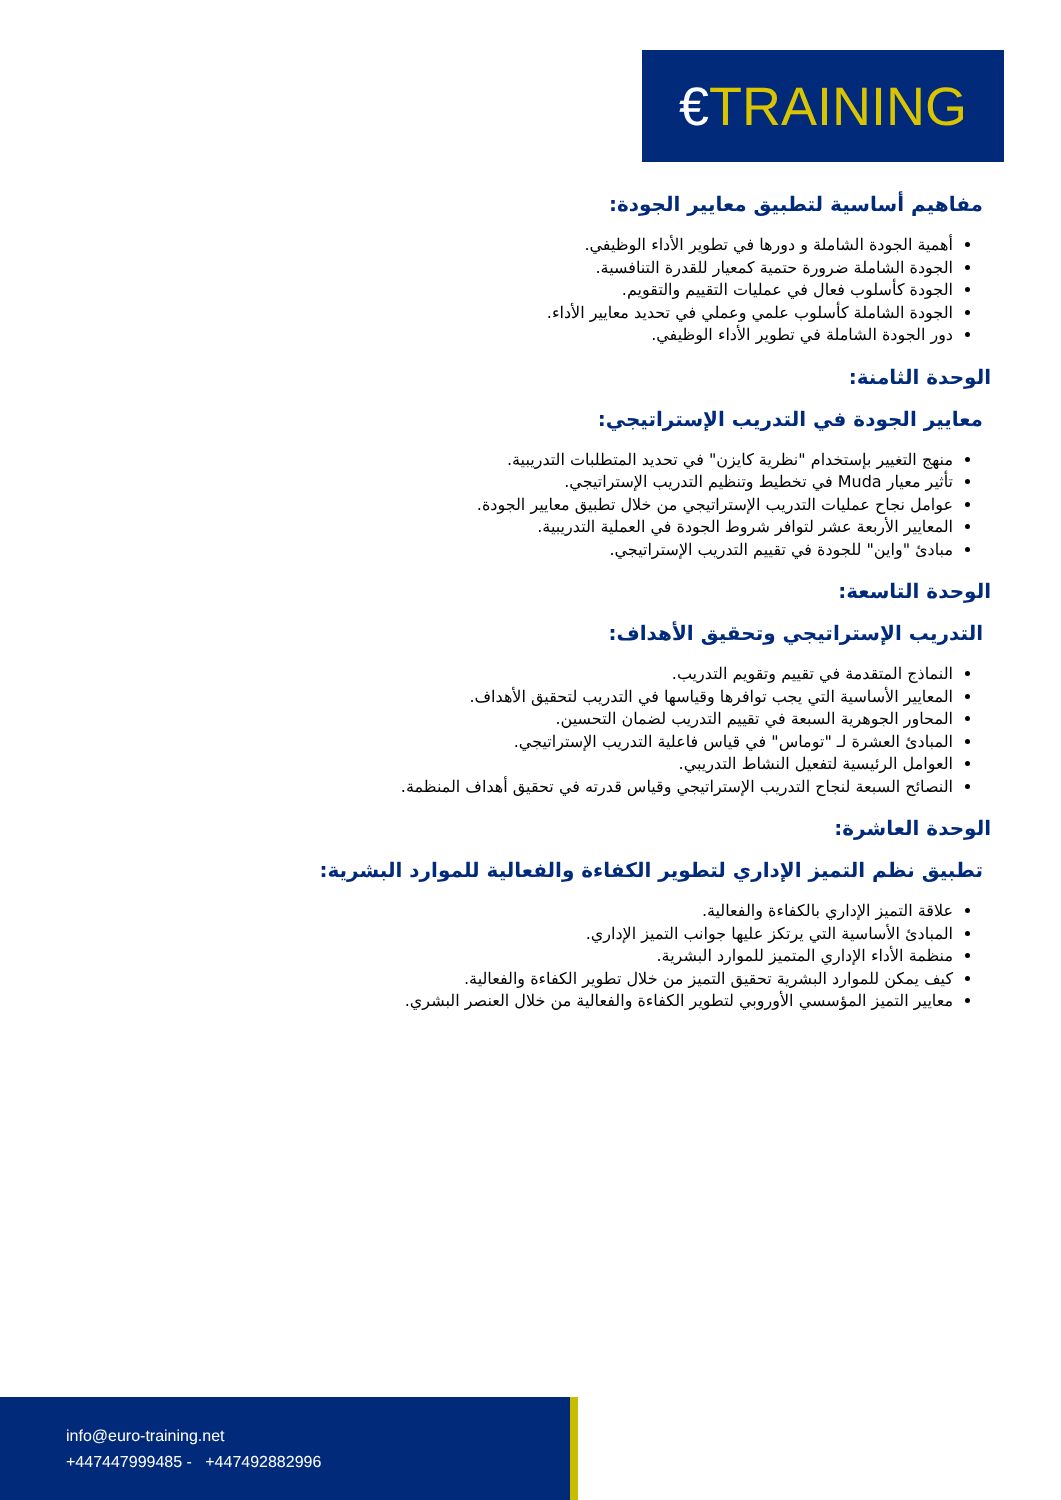€TRAINING
مفاهيم أساسية لتطبيق معايير الجودة:
أهمية الجودة الشاملة و دورها في تطوير الأداء الوظيفي.
الجودة الشاملة ضرورة حتمية كمعيار للقدرة التنافسية.
الجودة كأسلوب فعال في عمليات التقييم والتقويم.
الجودة الشاملة كأسلوب علمي وعملي في تحديد معايير الأداء.
دور الجودة الشاملة في تطوير الأداء الوظيفي.
الوحدة الثامنة:
معايير الجودة في التدريب الإستراتيجي:
منهج التغيير بإستخدام "نظرية كايزن" في تحديد المتطلبات التدريبية.
تأثير معيار Muda في تخطيط وتنظيم التدريب الإستراتيجي.
عوامل نجاح عمليات التدريب الإستراتيجي من خلال تطبيق معايير الجودة.
المعايير الأربعة عشر لتوافر شروط الجودة في العملية التدريبية.
مبادئ "واين" للجودة في تقييم التدريب الإستراتيجي.
الوحدة التاسعة:
التدريب الإستراتيجي وتحقيق الأهداف:
النماذج المتقدمة في تقييم وتقويم التدريب.
المعايير الأساسية التي يجب توافرها وقياسها في التدريب لتحقيق الأهداف.
المحاور الجوهرية السبعة في تقييم التدريب لضمان التحسين.
المبادئ العشرة لـ "توماس" في قياس فاعلية التدريب الإستراتيجي.
العوامل الرئيسية لتفعيل النشاط التدريبي.
النصائح السبعة لنجاح التدريب الإستراتيجي وقياس قدرته في تحقيق أهداف المنظمة.
الوحدة العاشرة:
تطبيق نظم التميز الإداري لتطوير الكفاءة والفعالية للموارد البشرية:
علاقة التميز الإداري بالكفاءة والفعالية.
المبادئ الأساسية التي يرتكز عليها جوانب التميز الإداري.
منظمة الأداء الإداري المتميز للموارد البشرية.
كيف يمكن للموارد البشرية تحقيق التميز من خلال تطوير الكفاءة والفعالية.
معايير التميز المؤسسي الأوروبي لتطوير الكفاءة والفعالية من خلال العنصر البشري.
info@euro-training.net
+447447999485 - +447492882996